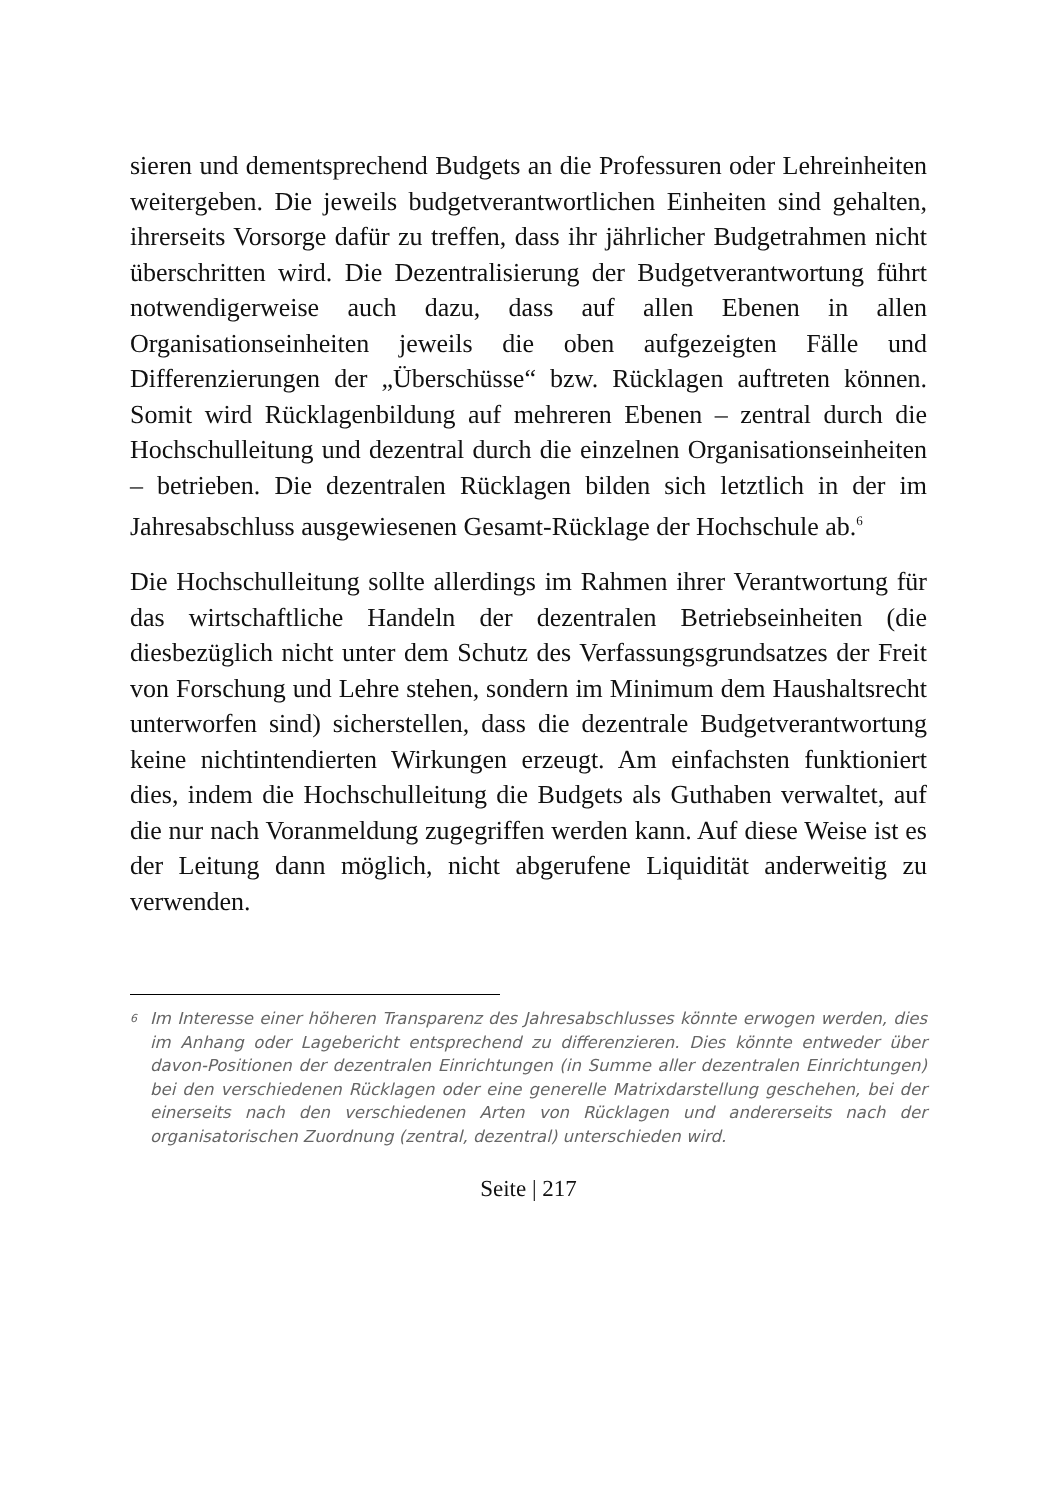sieren und dementsprechend Budgets an die Professuren oder Lehreinheiten weitergeben. Die jeweils budgetverantwortlichen Einheiten sind gehalten, ihrerseits Vorsorge dafür zu treffen, dass ihr jährlicher Budgetrahmen nicht überschritten wird. Die Dezentralisierung der Budgetverantwortung führt notwendigerweise auch dazu, dass auf allen Ebenen in allen Organisationseinheiten jeweils die oben aufgezeigten Fälle und Differenzierungen der „Überschüsse“ bzw. Rücklagen auftreten können. Somit wird Rücklagenbildung auf mehreren Ebenen – zentral durch die Hochschulleitung und dezentral durch die einzelnen Organisationseinheiten – betrieben. Die dezentralen Rücklagen bilden sich letztlich in der im Jahresabschluss ausgewiesenen Gesamt-Rücklage der Hochschule ab.<sup>6</sup>
Die Hochschulleitung sollte allerdings im Rahmen ihrer Verantwortung für das wirtschaftliche Handeln der dezentralen Betriebseinheiten (die diesbezüglich nicht unter dem Schutz des Verfassungsgrundsatzes der Freit von Forschung und Lehre stehen, sondern im Minimum dem Haushaltsrecht unterworfen sind) sicherstellen, dass die dezentrale Budgetverantwortung keine nichtintendierten Wirkungen erzeugt. Am einfachsten funktioniert dies, indem die Hochschulleitung die Budgets als Guthaben verwaltet, auf die nur nach Voranmeldung zugegriffen werden kann. Auf diese Weise ist es der Leitung dann möglich, nicht abgerufene Liquidität anderweitig zu verwenden.
<sup>6</sup> Im Interesse einer höheren Transparenz des Jahresabschlusses könnte erwogen werden, dies im Anhang oder Lagebericht entsprechend zu differenzieren. Dies könnte entweder über davon-Positionen der dezentralen Einrichtungen (in Summe aller dezentralen Einrichtungen) bei den verschiedenen Rücklagen oder eine generelle Matrixdarstellung geschehen, bei der einerseits nach den verschiedenen Arten von Rücklagen und andererseits nach der organisatorischen Zuordnung (zentral, dezentral) unterschieden wird.
Seite | 217